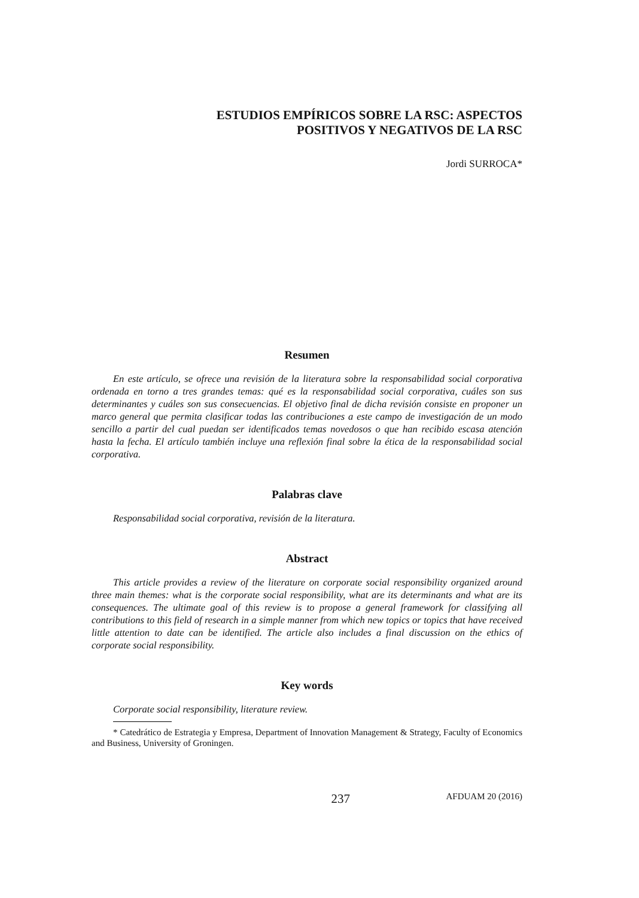ESTUDIOS EMPÍRICOS SOBRE LA RSC: ASPECTOS
POSITIVOS Y NEGATIVOS DE LA RSC
Jordi SURROCA*
Resumen
En este artículo, se ofrece una revisión de la literatura sobre la responsabilidad social corporativa ordenada en torno a tres grandes temas: qué es la responsabilidad social corporativa, cuáles son sus determinantes y cuáles son sus consecuencias. El objetivo final de dicha revisión consiste en proponer un marco general que permita clasificar todas las contribuciones a este campo de investigación de un modo sencillo a partir del cual puedan ser identificados temas novedosos o que han recibido escasa atención hasta la fecha. El artículo también incluye una reflexión final sobre la ética de la responsabilidad social corporativa.
Palabras clave
Responsabilidad social corporativa, revisión de la literatura.
Abstract
This article provides a review of the literature on corporate social responsibility organized around three main themes: what is the corporate social responsibility, what are its determinants and what are its consequences. The ultimate goal of this review is to propose a general framework for classifying all contributions to this field of research in a simple manner from which new topics or topics that have received little attention to date can be identified. The article also includes a final discussion on the ethics of corporate social responsibility.
Key words
Corporate social responsibility, literature review.
* Catedrático de Estrategia y Empresa, Department of Innovation Management & Strategy, Faculty of Economics and Business, University of Groningen.
237 AFDUAM 20 (2016)